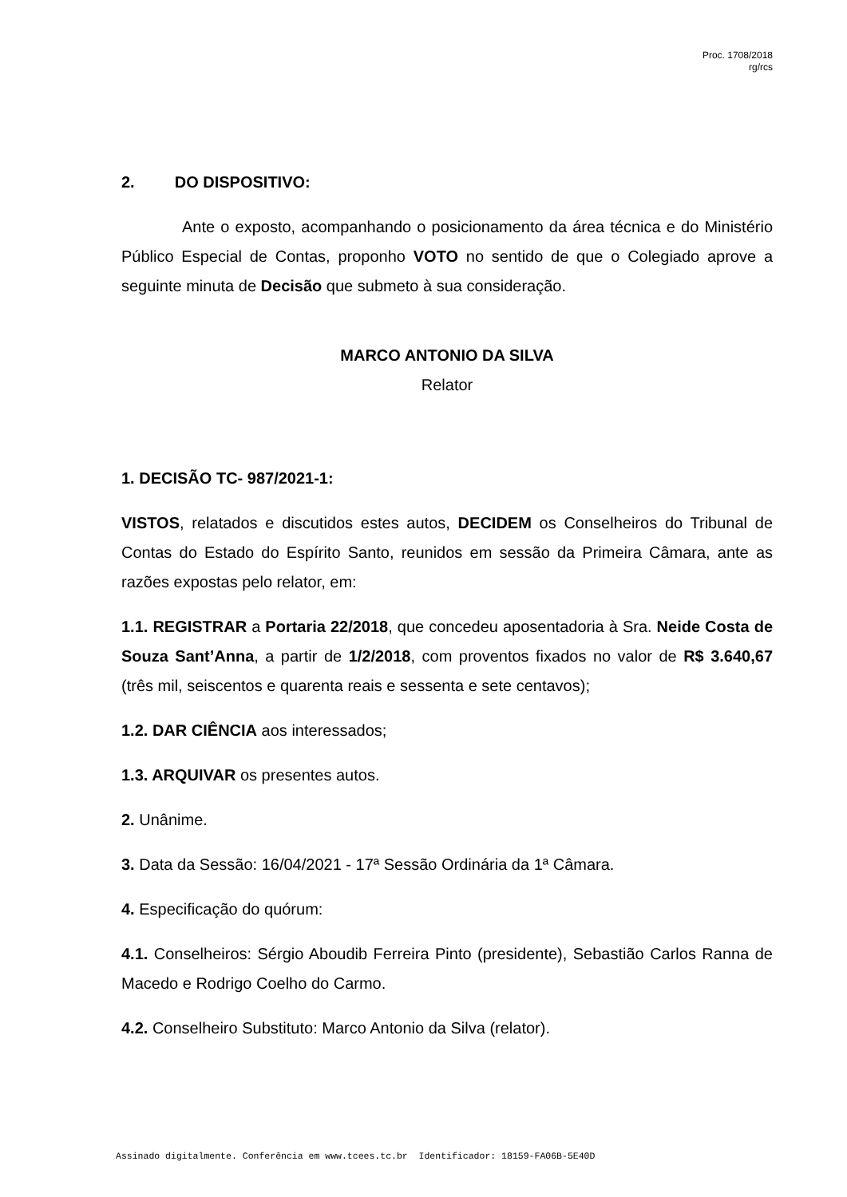Proc. 1708/2018
rg/rcs
2. DO DISPOSITIVO:
Ante o exposto, acompanhando o posicionamento da área técnica e do Ministério Público Especial de Contas, proponho VOTO no sentido de que o Colegiado aprove a seguinte minuta de Decisão que submeto à sua consideração.
MARCO ANTONIO DA SILVA
Relator
1. DECISÃO TC- 987/2021-1:
VISTOS, relatados e discutidos estes autos, DECIDEM os Conselheiros do Tribunal de Contas do Estado do Espírito Santo, reunidos em sessão da Primeira Câmara, ante as razões expostas pelo relator, em:
1.1. REGISTRAR a Portaria 22/2018, que concedeu aposentadoria à Sra. Neide Costa de Souza Sant’Anna, a partir de 1/2/2018, com proventos fixados no valor de R$ 3.640,67 (três mil, seiscentos e quarenta reais e sessenta e sete centavos);
1.2. DAR CIÊNCIA aos interessados;
1.3. ARQUIVAR os presentes autos.
2. Unânime.
3. Data da Sessão: 16/04/2021 - 17ª Sessão Ordinária da 1ª Câmara.
4. Especificação do quórum:
4.1. Conselheiros: Sérgio Aboudib Ferreira Pinto (presidente), Sebastião Carlos Ranna de Macedo e Rodrigo Coelho do Carmo.
4.2. Conselheiro Substituto: Marco Antonio da Silva (relator).
Assinado digitalmente. Conferência em www.tcees.tc.br Identificador: 18159-FA06B-5E40D